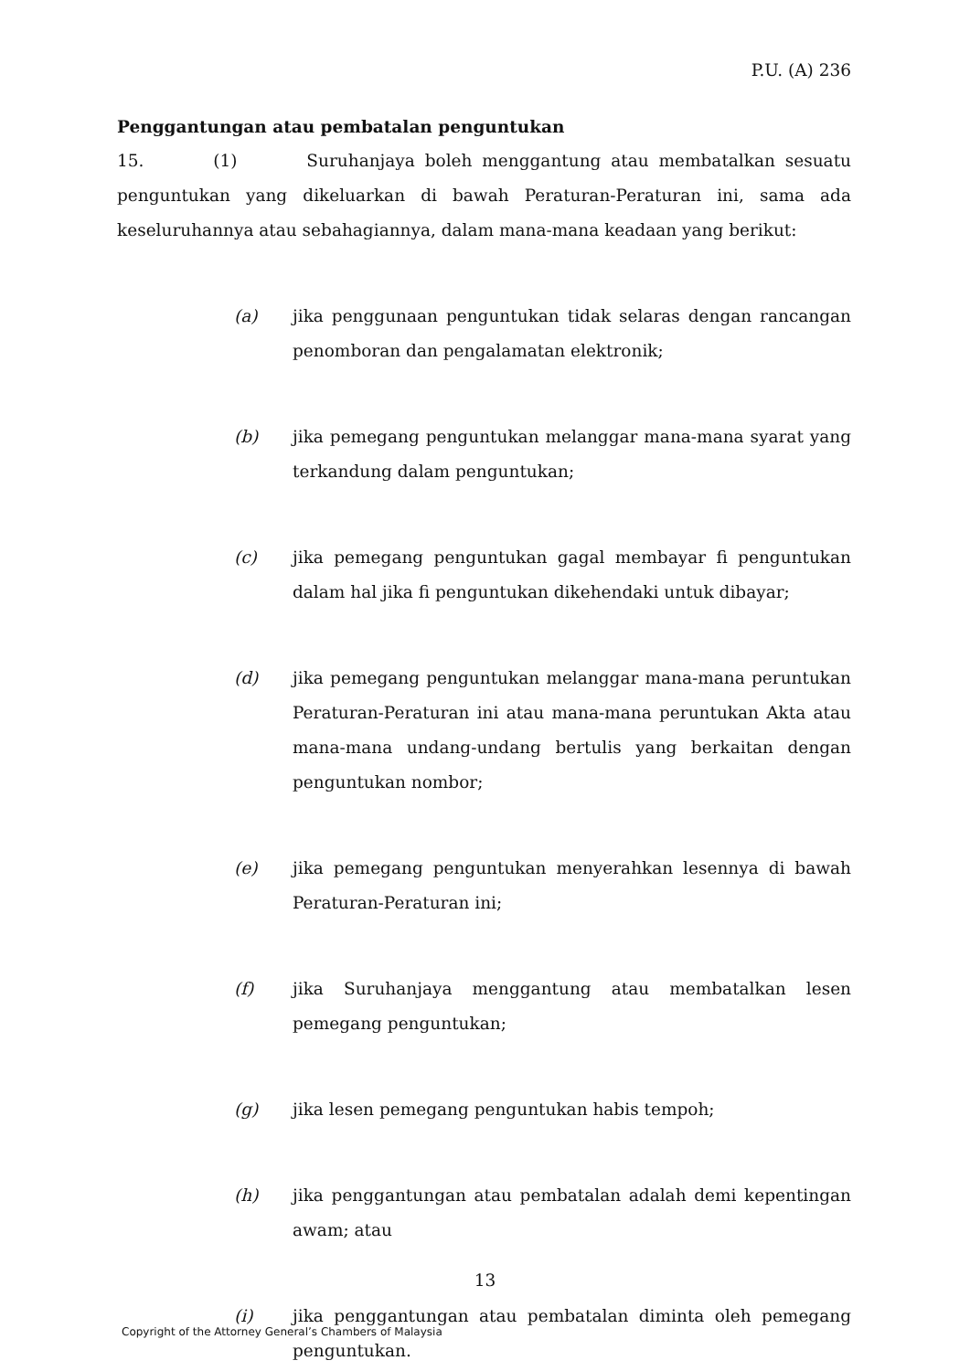P.U. (A) 236
Penggantungan atau pembatalan penguntukan
15. (1) Suruhanjaya boleh menggantung atau membatalkan sesuatu penguntukan yang dikeluarkan di bawah Peraturan-Peraturan ini, sama ada keseluruhannya atau sebahagiannya, dalam mana-mana keadaan yang berikut:
(a) jika penggunaan penguntukan tidak selaras dengan rancangan penomboran dan pengalamatan elektronik;
(b) jika pemegang penguntukan melanggar mana-mana syarat yang terkandung dalam penguntukan;
(c) jika pemegang penguntukan gagal membayar fi penguntukan dalam hal jika fi penguntukan dikehendaki untuk dibayar;
(d) jika pemegang penguntukan melanggar mana-mana peruntukan Peraturan-Peraturan ini atau mana-mana peruntukan Akta atau mana-mana undang-undang bertulis yang berkaitan dengan penguntukan nombor;
(e) jika pemegang penguntukan menyerahkan lesennya di bawah Peraturan-Peraturan ini;
(f) jika Suruhanjaya menggantung atau membatalkan lesen pemegang penguntukan;
(g) jika lesen pemegang penguntukan habis tempoh;
(h) jika penggantungan atau pembatalan adalah demi kepentingan awam; atau
(i) jika penggantungan atau pembatalan diminta oleh pemegang penguntukan.
13
Copyright of the Attorney General’s Chambers of Malaysia